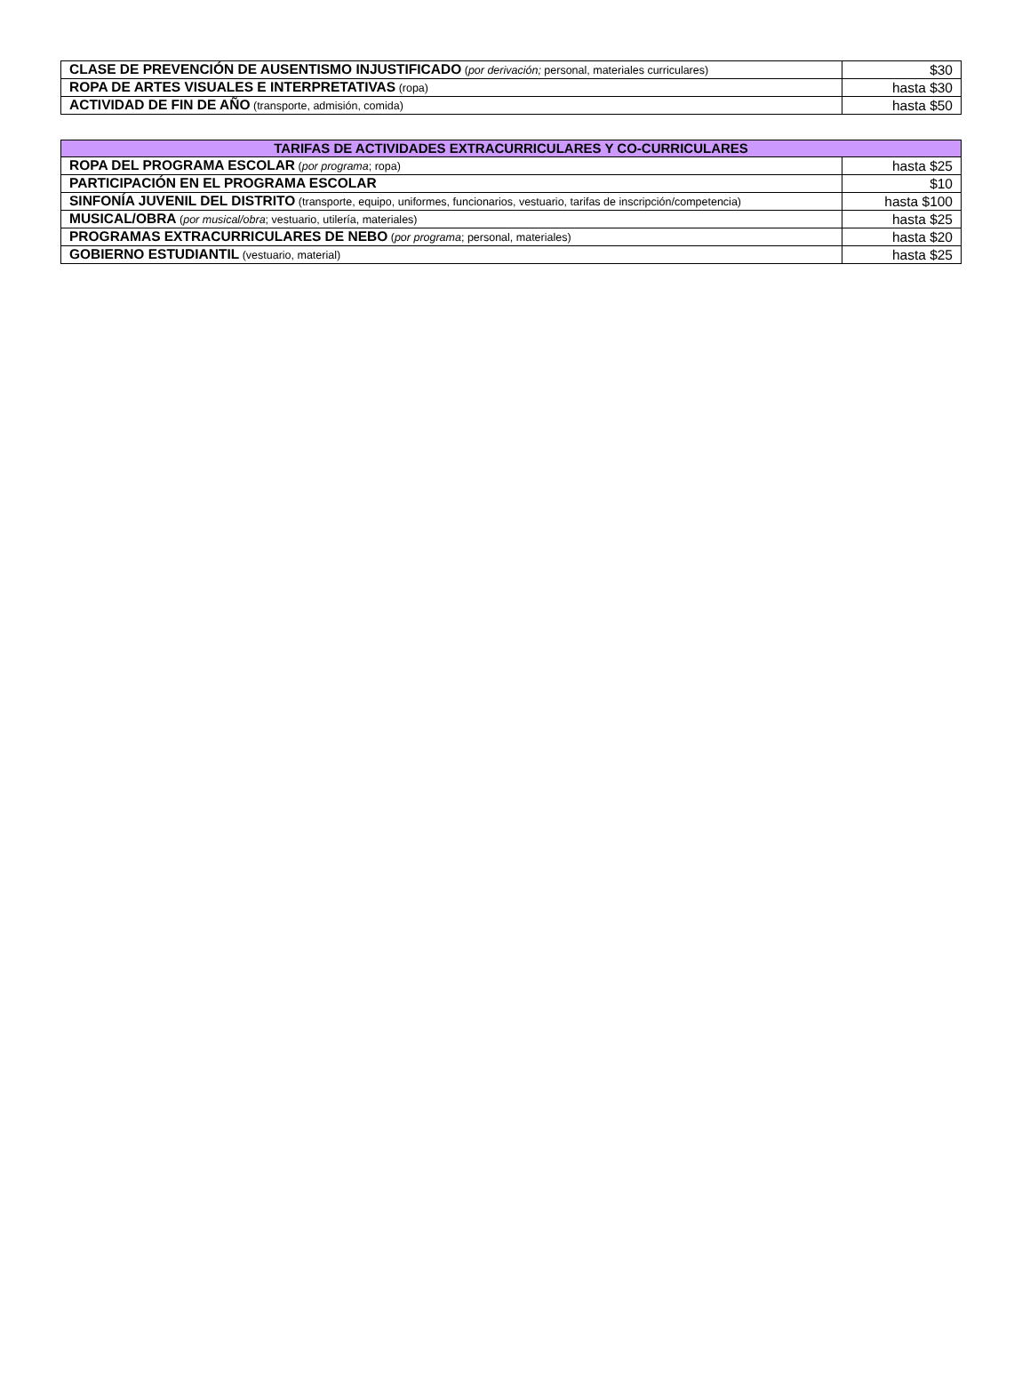| CLASE DE PREVENCIÓN DE AUSENTISMO INJUSTIFICADO ( por derivación; personal, materiales curriculares) | $30 |
| ROPA DE ARTES VISUALES E INTERPRETATIVAS (ropa) | hasta $30 |
| ACTIVIDAD DE FIN DE AÑO (transporte, admisión, comida) | hasta $50 |
| TARIFAS DE ACTIVIDADES EXTRACURRICULARES Y CO-CURRICULARES | |
| --- | --- |
| ROPA DEL PROGRAMA ESCOLAR ( por programa ; ropa) | hasta $25 |
| PARTICIPACIÓN EN EL PROGRAMA ESCOLAR | $10 |
| SINFONÍA JUVENIL DEL DISTRITO (transporte, equipo, uniformes, funcionarios, vestuario, tarifas de inscripción/competencia) | hasta $100 |
| MUSICAL/OBRA ( por musical/obra ; vestuario, utilería, materiales) | hasta $25 |
| PROGRAMAS EXTRACURRICULARES DE NEBO ( por programa ; personal, materiales) | hasta $20 |
| GOBIERNO ESTUDIANTIL (vestuario, material) | hasta $25 |